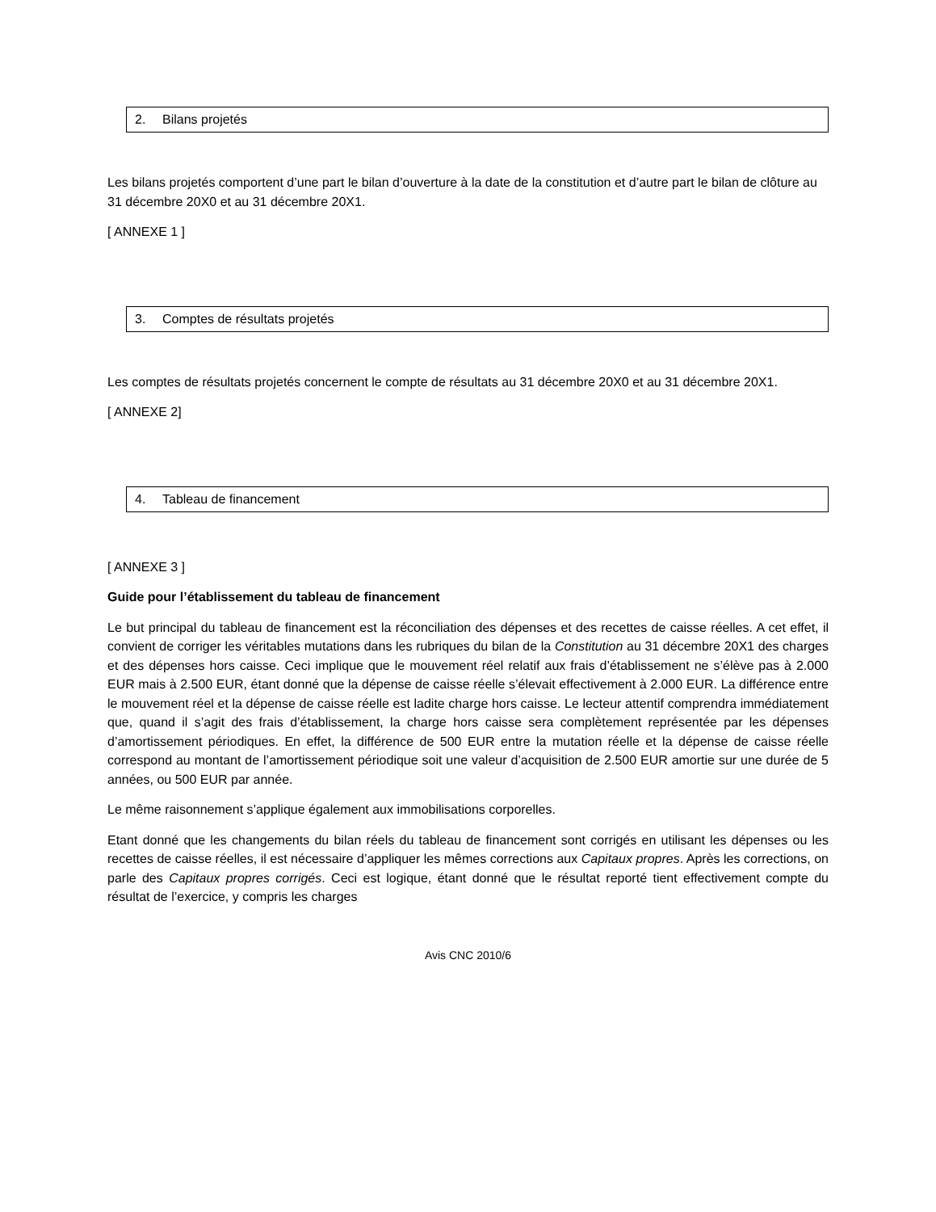2. Bilans projetés
Les bilans projetés comportent d’une part le bilan d’ouverture à la date de la constitution et d’autre part le bilan de clôture au 31 décembre 20X0 et au 31 décembre 20X1.
[ ANNEXE 1 ]
3. Comptes de résultats projetés
Les comptes de résultats projetés concernent le compte de résultats au 31 décembre 20X0 et au 31 décembre 20X1.
[ ANNEXE 2]
4. Tableau de financement
[ ANNEXE 3 ]
Guide pour l’établissement du tableau de financement
Le but principal du tableau de financement est la réconciliation des dépenses et des recettes de caisse réelles. A cet effet, il convient de corriger les véritables mutations dans les rubriques du bilan de la Constitution au 31 décembre 20X1 des charges et des dépenses hors caisse. Ceci implique que le mouvement réel relatif aux frais d’établissement ne s’élève pas à 2.000 EUR mais à 2.500 EUR, étant donné que la dépense de caisse réelle s’élevait effectivement à 2.000 EUR. La différence entre le mouvement réel et la dépense de caisse réelle est ladite charge hors caisse. Le lecteur attentif comprendra immédiatement que, quand il s’agit des frais d’établissement, la charge hors caisse sera complètement représentée par les dépenses d’amortissement périodiques. En effet, la différence de 500 EUR entre la mutation réelle et la dépense de caisse réelle correspond au montant de l’amortissement périodique soit une valeur d’acquisition de 2.500 EUR amortie sur une durée de 5 années, ou 500 EUR par année.
Le même raisonnement s’applique également aux immobilisations corporelles.
Etant donné que les changements du bilan réels du tableau de financement sont corrigés en utilisant les dépenses ou les recettes de caisse réelles, il est nécessaire d’appliquer les mêmes corrections aux Capitaux propres. Après les corrections, on parle des Capitaux propres corrigés. Ceci est logique, étant donné que le résultat reporté tient effectivement compte du résultat de l’exercice, y compris les charges
Avis CNC 2010/6